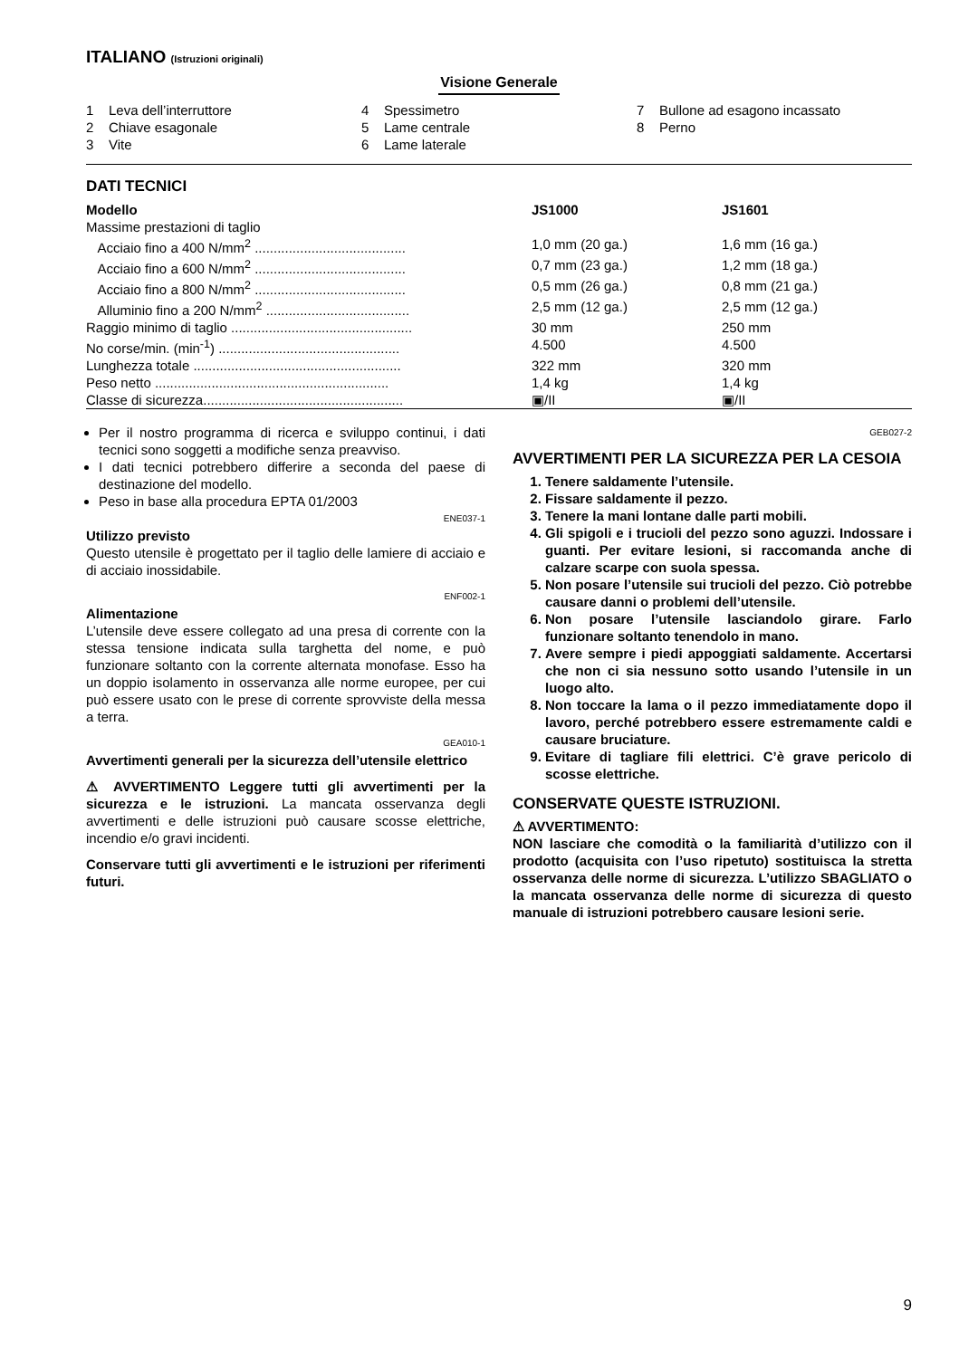ITALIANO (Istruzioni originali)
Visione Generale
1 Leva dell’interruttore
2 Chiave esagonale
3 Vite
4 Spessimetro
5 Lame centrale
6 Lame laterale
7 Bullone ad esagono incassato
8 Perno
DATI TECNICI
| Modello | JS1000 | JS1601 |
| --- | --- | --- |
| Massime prestazioni di taglio | | |
| Acciaio fino a 400 N/mm<sup>2</sup> ........................................ | 1,0 mm (20 ga.) | 1,6 mm (16 ga.) |
| Acciaio fino a 600 N/mm<sup>2</sup> ........................................ | 0,7 mm (23 ga.) | 1,2 mm (18 ga.) |
| Acciaio fino a 800 N/mm<sup>2</sup> ........................................ | 0,5 mm (26 ga.) | 0,8 mm (21 ga.) |
| Alluminio fino a 200 N/mm<sup>2</sup> ...................................... | 2,5 mm (12 ga.) | 2,5 mm (12 ga.) |
| Raggio minimo di taglio ................................................ | 30 mm | 250 mm |
| No corse/min. (min<sup>-1</sup>) ................................................ | 4.500 | 4.500 |
| Lunghezza totale ....................................................... | 322 mm | 320 mm |
| Peso netto .............................................................. | 1,4 kg | 1,4 kg |
| Classe di sicurezza..................................................... | ▣/II | ▣/II |
Per il nostro programma di ricerca e sviluppo continui, i dati tecnici sono soggetti a modifiche senza preavviso.
I dati tecnici potrebbero differire a seconda del paese di destinazione del modello.
Peso in base alla procedura EPTA 01/2003
ENE037-1
Utilizzo previsto
Questo utensile è progettato per il taglio delle lamiere di acciaio e di acciaio inossidabile.
ENF002-1
Alimentazione
L’utensile deve essere collegato ad una presa di corrente con la stessa tensione indicata sulla targhetta del nome, e può funzionare soltanto con la corrente alternata monofase. Esso ha un doppio isolamento in osservanza alle norme europee, per cui può essere usato con le prese di corrente sprovviste della messa a terra.
GEA010-1
Avvertimenti generali per la sicurezza dell’utensile elettrico
⚠ AVVERTIMENTO Leggere tutti gli avvertimenti per la sicurezza e le istruzioni. La mancata osservanza degli avvertimenti e delle istruzioni può causare scosse elettriche, incendio e/o gravi incidenti.
Conservare tutti gli avvertimenti e le istruzioni per riferimenti futuri.
GEB027-2
AVVERTIMENTI PER LA SICUREZZA PER LA CESOIA
1. Tenere saldamente l’utensile.
2. Fissare saldamente il pezzo.
3. Tenere la mani lontane dalle parti mobili.
4. Gli spigoli e i trucioli del pezzo sono aguzzi. Indossare i guanti. Per evitare lesioni, si raccomanda anche di calzare scarpe con suola spessa.
5. Non posare l’utensile sui trucioli del pezzo. Ciò potrebbe causare danni o problemi dell’utensile.
6. Non posare l’utensile lasciandolo girare. Farlo funzionare soltanto tenendolo in mano.
7. Avere sempre i piedi appoggiati saldamente. Accertarsi che non ci sia nessuno sotto usando l’utensile in un luogo alto.
8. Non toccare la lama o il pezzo immediatamente dopo il lavoro, perché potrebbero essere estremamente caldi e causare bruciature.
9. Evitare di tagliare fili elettrici. C’è grave pericolo di scosse elettriche.
CONSERVATE QUESTE ISTRUZIONI.
⚠ AVVERTIMENTO:
NON lasciare che comodità o la familiarità d’utilizzo con il prodotto (acquisita con l’uso ripetuto) sostituisca la stretta osservanza delle norme di sicurezza. L’utilizzo SBAGLIATO o la mancata osservanza delle norme di sicurezza di questo manuale di istruzioni potrebbero causare lesioni serie.
9